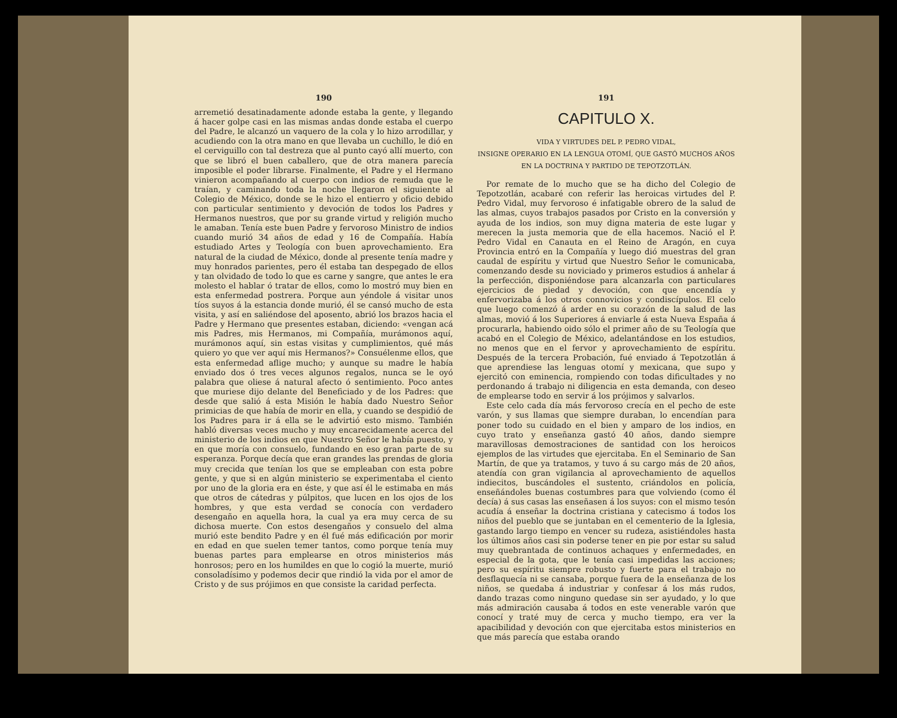190
arremetió desatinadamente adonde estaba la gente, y llegando á hacer golpe casi en las mismas andas donde estaba el cuerpo del Padre, le alcanzó un vaquero de la cola y lo hizo arrodillar, y acudiendo con la otra mano en que llevaba un cuchillo, le dió en el cerviguillo con tal destreza que al punto cayó allí muerto, con que se libró el buen caballero, que de otra manera parecía imposible el poder librarse. Finalmente, el Padre y el Hermano vinieron acompañando al cuerpo con indios de remuda que le traían, y caminando toda la noche llegaron el siguiente al Colegio de México, donde se le hizo el entierro y oficio debido con particular sentimiento y devoción de todos los Padres y Hermanos nuestros, que por su grande virtud y religión mucho le amaban. Tenía este buen Padre y fervoroso Ministro de indios cuando murió 34 años de edad y 16 de Compañía. Había estudiado Artes y Teología con buen aprovechamiento. Era natural de la ciudad de México, donde al presente tenía madre y muy honrados parientes, pero él estaba tan despegado de ellos y tan olvidado de todo lo que es carne y sangre, que antes le era molesto el hablar ó tratar de ellos, como lo mostró muy bien en esta enfermedad postrera. Porque aun yéndole á visitar unos tíos suyos á la estancia donde murió, él se cansó mucho de esta visita, y así en saliéndose del aposento, abrió los brazos hacia el Padre y Hermano que presentes estaban, diciendo: «vengan acá mis Padres, mis Hermanos, mi Compañía, murámonos aquí, murámonos aquí, sin estas visitas y cumplimientos, qué más quiero yo que ver aquí mis Hermanos?» Consuélenme ellos, que esta enfermedad aflige mucho; y aunque su madre le había enviado dos ó tres veces algunos regalos, nunca se le oyó palabra que oliese á natural afecto ó sentimiento. Poco antes que muriese dijo delante del Beneficiado y de los Padres: que desde que salió á esta Misión le había dado Nuestro Señor primicias de que había de morir en ella, y cuando se despidió de los Padres para ir á ella se le advirtió esto mismo. También habló diversas veces mucho y muy encarecidamente acerca del ministerio de los indios en que Nuestro Señor le había puesto, y en que moría con consuelo, fundando en eso gran parte de su esperanza. Porque decía que eran grandes las prendas de gloria muy crecida que tenían los que se empleaban con esta pobre gente, y que si en algún ministerio se experimentaba el ciento por uno de la gloria era en éste, y que así él le estimaba en más que otros de cátedras y púlpitos, que lucen en los ojos de los hombres, y que esta verdad se conocía con verdadero desengaño en aquella hora, la cual ya era muy cerca de su dichosa muerte. Con estos desengaños y consuelo del alma murió este bendito Padre y en él fué más edificación por morir en edad en que suelen temer tantos, como porque tenía muy buenas partes para emplearse en otros ministerios más honrosos; pero en los humildes en que lo cogió la muerte, murió consoladísimo y podemos decir que rindió la vida por el amor de Cristo y de sus prójimos en que consiste la caridad perfecta.
191
CAPITULO X.
VIDA Y VIRTUDES DEL P. PEDRO VIDAL,
INSIGNE OPERARIO EN LA LENGUA OTOMÍ, QUE GASTÓ MUCHOS AÑOS
EN LA DOCTRINA Y PARTIDO DE TEPOTZOTLÁN.
Por remate de lo mucho que se ha dicho del Colegio de Tepotzotlán, acabaré con referir las heroicas virtudes del P. Pedro Vidal, muy fervoroso é infatigable obrero de la salud de las almas, cuyos trabajos pasados por Cristo en la conversión y ayuda de los indios, son muy digna materia de este lugar y merecen la justa memoria que de ella hacemos. Nació el P. Pedro Vidal en Canauta en el Reino de Aragón, en cuya Provincia entró en la Compañía y luego dió muestras del gran caudal de espíritu y virtud que Nuestro Señor le comunicaba, comenzando desde su noviciado y primeros estudios á anhelar á la perfección, disponiéndose para alcanzarla con particulares ejercicios de piedad y devoción, con que encendía y enfervorizaba á los otros connovicios y condiscípulos. El celo que luego comenzó á arder en su corazón de la salud de las almas, movió á los Superiores á enviarle á esta Nueva España á procurarla, habiendo oido sólo el primer año de su Teología que acabó en el Colegio de México, adelantándose en los estudios, no menos que en el fervor y aprovechamiento de espíritu. Después de la tercera Probación, fué enviado á Tepotzotlán á que aprendiese las lenguas otomí y mexicana, que supo y ejercitó con eminencia, rompiendo con todas dificultades y no perdonando á trabajo ni diligencia en esta demanda, con deseo de emplearse todo en servir á los prójimos y salvarlos.
Este celo cada día más fervoroso crecía en el pecho de este varón, y sus llamas que siempre duraban, lo encendían para poner todo su cuidado en el bien y amparo de los indios, en cuyo trato y enseñanza gastó 40 años, dando siempre maravillosas demostraciones de santidad con los heroicos ejemplos de las virtudes que ejercitaba. En el Seminario de San Martín, de que ya tratamos, y tuvo á su cargo más de 20 años, atendía con gran vigilancia al aprovechamiento de aquellos indiecitos, buscándoles el sustento, criándolos en policía, enseñándoles buenas costumbres para que volviendo (como él decía) á sus casas las enseñasen á los suyos: con el mismo tesón acudía á enseñar la doctrina cristiana y catecismo á todos los niños del pueblo que se juntaban en el cementerio de la Iglesia, gastando largo tiempo en vencer su rudeza, asistiéndoles hasta los últimos años casi sin poderse tener en pie por estar su salud muy quebrantada de continuos achaques y enfermedades, en especial de la gota, que le tenía casi impedidas las acciones; pero su espíritu siempre robusto y fuerte para el trabajo no desflaquecía ni se cansaba, porque fuera de la enseñanza de los niños, se quedaba á industriar y confesar á los más rudos, dando trazas como ninguno quedase sin ser ayudado, y lo que más admiración causaba á todos en este venerable varón que conocí y traté muy de cerca y mucho tiempo, era ver la apacibilidad y devoción con que ejercitaba estos ministerios en que más parecía que estaba orando